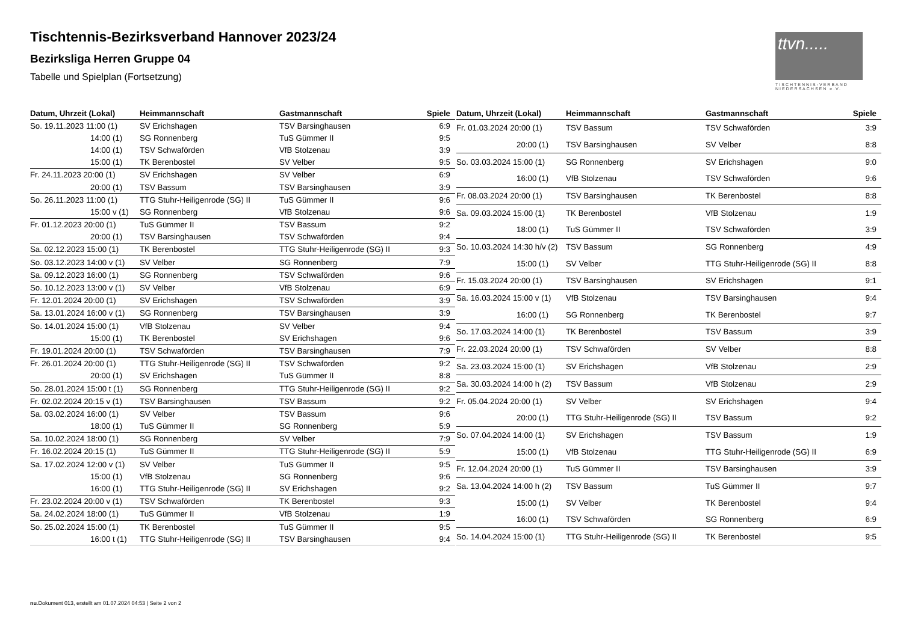Tischtennis-Bezirksverband Hannover 2023/24
Bezirksliga Herren Gruppe 04
Tabelle und Spielplan (Fortsetzung)
ttvn.....
TISCHTENNIS-VERBAND NIEDERSACHSEN e.V.
| Datum, Uhrzeit (Lokal) | Heimmannschaft | Gastmannschaft | Spiele |
| --- | --- | --- | --- |
| So. 19.11.2023 11:00 (1) | SV Erichshagen | TSV Barsinghausen | 6:9 |
| 14:00 (1) | SG Ronnenberg | TuS Gümmer II | 9:5 |
| 14:00 (1) | TSV Schwaförden | VfB Stolzenau | 3:9 |
| 15:00 (1) | TK Berenbostel | SV Velber | 9:5 |
| Fr. 24.11.2023 20:00 (1) | SV Erichshagen | SV Velber | 6:9 |
| 20:00 (1) | TSV Bassum | TSV Barsinghausen | 3:9 |
| So. 26.11.2023 11:00 (1) | TTG Stuhr-Heiligenrode (SG) II | TuS Gümmer II | 9:6 |
| 15:00 v (1) | SG Ronnenberg | VfB Stolzenau | 9:6 |
| Fr. 01.12.2023 20:00 (1) | TuS Gümmer II | TSV Bassum | 9:2 |
| 20:00 (1) | TSV Barsinghausen | TSV Schwaförden | 9:4 |
| Sa. 02.12.2023 15:00 (1) | TK Berenbostel | TTG Stuhr-Heiligenrode (SG) II | 9:3 |
| So. 03.12.2023 14:00 v (1) | SV Velber | SG Ronnenberg | 7:9 |
| Sa. 09.12.2023 16:00 (1) | SG Ronnenberg | TSV Schwaförden | 9:6 |
| So. 10.12.2023 13:00 v (1) | SV Velber | VfB Stolzenau | 6:9 |
| Fr. 12.01.2024 20:00 (1) | SV Erichshagen | TSV Schwaförden | 3:9 |
| Sa. 13.01.2024 16:00 v (1) | SG Ronnenberg | TSV Barsinghausen | 3:9 |
| So. 14.01.2024 15:00 (1) | VfB Stolzenau | SV Velber | 9:4 |
| 15:00 (1) | TK Berenbostel | SV Erichshagen | 9:6 |
| Fr. 19.01.2024 20:00 (1) | TSV Schwaförden | TSV Barsinghausen | 7:9 |
| Fr. 26.01.2024 20:00 (1) | TTG Stuhr-Heiligenrode (SG) II | TSV Schwaförden | 9:2 |
| 20:00 (1) | SV Erichshagen | TuS Gümmer II | 8:8 |
| So. 28.01.2024 15:00 t (1) | SG Ronnenberg | TTG Stuhr-Heiligenrode (SG) II | 9:2 |
| Fr. 02.02.2024 20:15 v (1) | TSV Barsinghausen | TSV Bassum | 9:2 |
| Sa. 03.02.2024 16:00 (1) | SV Velber | TSV Bassum | 9:6 |
| 18:00 (1) | TuS Gümmer II | SG Ronnenberg | 5:9 |
| Sa. 10.02.2024 18:00 (1) | SG Ronnenberg | SV Velber | 7:9 |
| Fr. 16.02.2024 20:15 (1) | TuS Gümmer II | TTG Stuhr-Heiligenrode (SG) II | 5:9 |
| Sa. 17.02.2024 12:00 v (1) | SV Velber | TuS Gümmer II | 9:5 |
| 15:00 (1) | VfB Stolzenau | SG Ronnenberg | 9:6 |
| 16:00 (1) | TTG Stuhr-Heiligenrode (SG) II | SV Erichshagen | 9:2 |
| Fr. 23.02.2024 20:00 v (1) | TSV Schwaförden | TK Berenbostel | 9:3 |
| Sa. 24.02.2024 18:00 (1) | TuS Gümmer II | VfB Stolzenau | 1:9 |
| So. 25.02.2024 15:00 (1) | TK Berenbostel | TuS Gümmer II | 9:5 |
| 16:00 t (1) | TTG Stuhr-Heiligenrode (SG) II | TSV Barsinghausen | 9:4 |
| Datum, Uhrzeit (Lokal) | Heimmannschaft | Gastmannschaft | Spiele |
| --- | --- | --- | --- |
| Fr. 01.03.2024 20:00 (1) | TSV Bassum | TSV Schwaförden | 3:9 |
| 20:00 (1) | TSV Barsinghausen | SV Velber | 8:8 |
| So. 03.03.2024 15:00 (1) | SG Ronnenberg | SV Erichshagen | 9:0 |
| 16:00 (1) | VfB Stolzenau | TSV Schwaförden | 9:6 |
| Fr. 08.03.2024 20:00 (1) | TSV Barsinghausen | TK Berenbostel | 8:8 |
| Sa. 09.03.2024 15:00 (1) | TK Berenbostel | VfB Stolzenau | 1:9 |
| 18:00 (1) | TuS Gümmer II | TSV Schwaförden | 3:9 |
| So. 10.03.2024 14:30 h/v (2) | TSV Bassum | SG Ronnenberg | 4:9 |
| 15:00 (1) | SV Velber | TTG Stuhr-Heiligenrode (SG) II | 8:8 |
| Fr. 15.03.2024 20:00 (1) | TSV Barsinghausen | SV Erichshagen | 9:1 |
| Sa. 16.03.2024 15:00 v (1) | VfB Stolzenau | TSV Barsinghausen | 9:4 |
| 16:00 (1) | SG Ronnenberg | TK Berenbostel | 9:7 |
| So. 17.03.2024 14:00 (1) | TK Berenbostel | TSV Bassum | 3:9 |
| Fr. 22.03.2024 20:00 (1) | TSV Schwaförden | SV Velber | 8:8 |
| Sa. 23.03.2024 15:00 (1) | SV Erichshagen | VfB Stolzenau | 2:9 |
| Sa. 30.03.2024 14:00 h (2) | TSV Bassum | VfB Stolzenau | 2:9 |
| Fr. 05.04.2024 20:00 (1) | SV Velber | SV Erichshagen | 9:4 |
| 20:00 (1) | TTG Stuhr-Heiligenrode (SG) II | TSV Bassum | 9:2 |
| So. 07.04.2024 14:00 (1) | SV Erichshagen | TSV Bassum | 1:9 |
| 15:00 (1) | VfB Stolzenau | TTG Stuhr-Heiligenrode (SG) II | 6:9 |
| Fr. 12.04.2024 20:00 (1) | TuS Gümmer II | TSV Barsinghausen | 3:9 |
| Sa. 13.04.2024 14:00 h (2) | TSV Bassum | TuS Gümmer II | 9:7 |
| 15:00 (1) | SV Velber | TK Berenbostel | 9:4 |
| 16:00 (1) | TSV Schwaförden | SG Ronnenberg | 6:9 |
| So. 14.04.2024 15:00 (1) | TTG Stuhr-Heiligenrode (SG) II | TK Berenbostel | 9:5 |
nu.Dokument 013, erstellt am 01.07.2024 04:53 | Seite 2 von 2